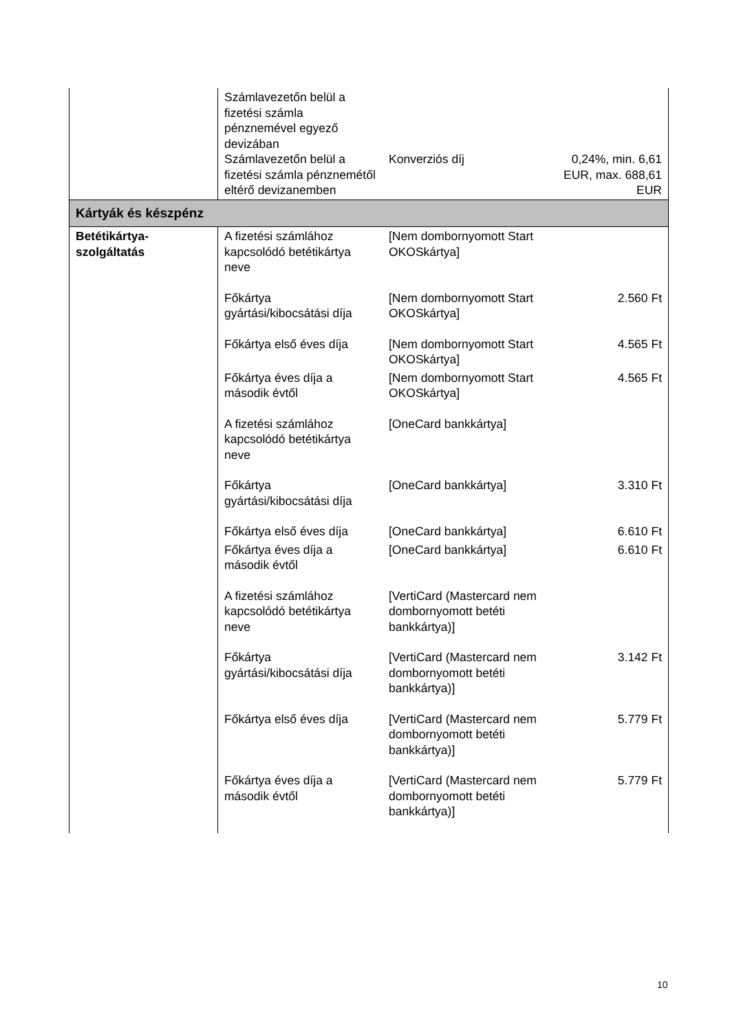| | Számlavezetőn belül a fizetési számla pénznemével egyező devizában Számlavezetőn belül a fizetési számla pénznemétől eltérő devizanemben | Konverziós díj | 0,24%, min. 6,61 EUR, max. 688,61 EUR |
| Kártyák és készpénz | | | |
| Betétikártya-szolgáltatás | A fizetési számlához kapcsolódó betétikártya neve | [Nem dombornyomott Start OKOSkártya] | |
| | Főkártya gyártási/kibocsátási díja | [Nem dombornyomott Start OKOSkártya] | 2.560 Ft |
| | Főkártya első éves díja | [Nem dombornyomott Start OKOSkártya] | 4.565 Ft |
| | Főkártya éves díja a második évtől | [Nem dombornyomott Start OKOSkártya] | 4.565 Ft |
| | A fizetési számlához kapcsolódó betétikártya neve | [OneCard bankkártya] | |
| | Főkártya gyártási/kibocsátási díja | [OneCard bankkártya] | 3.310 Ft |
| | Főkártya első éves díja | [OneCard bankkártya] | 6.610 Ft |
| | Főkártya éves díja a második évtől | [OneCard bankkártya] | 6.610 Ft |
| | A fizetési számlához kapcsolódó betétikártya neve | [VertiCard (Mastercard nem dombornyomott betéti bankkártya)] | |
| | Főkártya gyártási/kibocsátási díja | [VertiCard (Mastercard nem dombornyomott betéti bankkártya)] | 3.142 Ft |
| | Főkártya első éves díja | [VertiCard (Mastercard nem dombornyomott betéti bankkártya)] | 5.779 Ft |
| | Főkártya éves díja a második évtől | [VertiCard (Mastercard nem dombornyomott betéti bankkártya)] | 5.779 Ft |
10